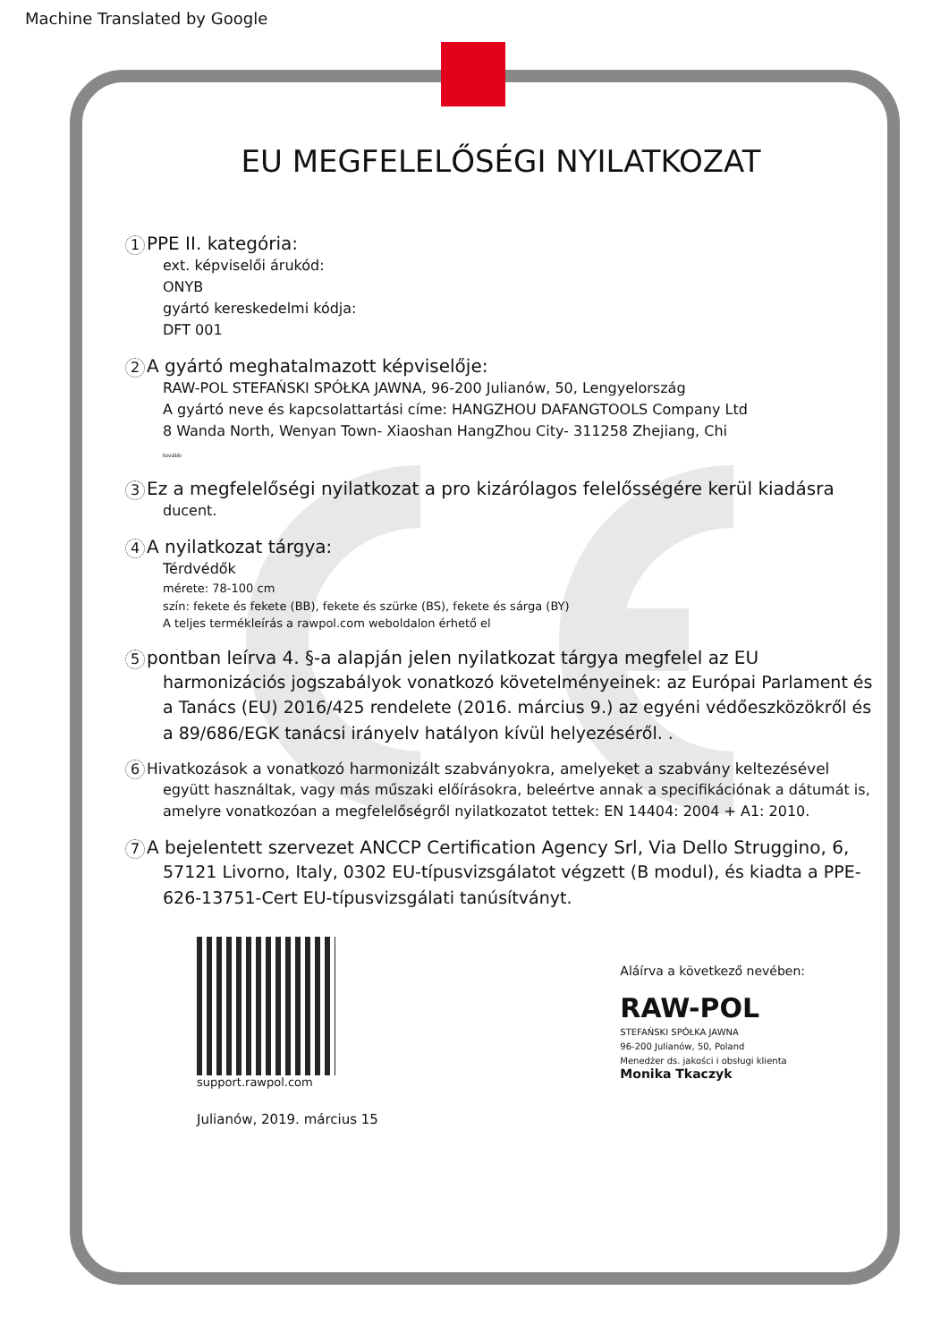Machine Translated by Google
EU MEGFELELŐSÉGI NYILATKOZAT
1 PPE II. kategória:
ext. képviselői árukód:
ONYB
gyártó kereskedelmi kódja:
DFT 001
2 A gyártó meghatalmazott képviselője:
RAW-POL STEFAŃSKI SPÓŁKA JAWNA, 96-200 Julianów, 50, Lengyelország
A gyártó neve és kapcsolattartási címe: HANGZHOU DAFANGTOOLS Company Ltd
8 Wanda North, Wenyan Town- Xiaoshan HangZhou City- 311258 Zhejiang, Chi
tovább
3 Ez a megfelelőségi nyilatkozat a pro kizárólagos felelősségére kerül kiadásra
ducent.
4 A nyilatkozat tárgya:
Térdvédők
mérete: 78-100 cm
szín: fekete és fekete (BB), fekete és szürke (BS), fekete és sárga (BY)
A teljes termékleírás a rawpol.com weboldalon érhető el
5 pontban leírva 4. §-a alapján jelen nyilatkozat tárgya megfelel az EU
harmonizációs jogszabályok vonatkozó követelményeinek: az Európai Parlament és a Tanács (EU) 2016/425 rendelete (2016. március 9.) az egyéni védőeszközökről és a 89/686/EGK tanácsi irányelv hatályon kívül helyezéséről. .
6 Hivatkozások a vonatkozó harmonizált szabványokra, amelyeket a szabvány keltezésével
együtt használtak, vagy más műszaki előírásokra, beleértve annak a specifikációnak a dátumát is, amelyre vonatkozóan a megfelelőségről nyilatkozatot tettek: EN 14404: 2004 + A1: 2010.
7 A bejelentett szervezet ANCCP Certification Agency Srl, Via Dello Struggino, 6,
57121 Livorno, Italy, 0302 EU-típusvizsgálatot végzett (B modul), és kiadta a PPE-626-13751-Cert EU-típusvizsgálati tanúsítványt.
support.rawpol.com
Julianów, 2019. március 15
Aláírva a következő nevében:
RAW-POL
STEFAŃSKI SPÓŁKA JAWNA
96-200 Julianów, 50, Poland
Menedżer ds. jakości i obsługi klienta
Monika Tkaczyk